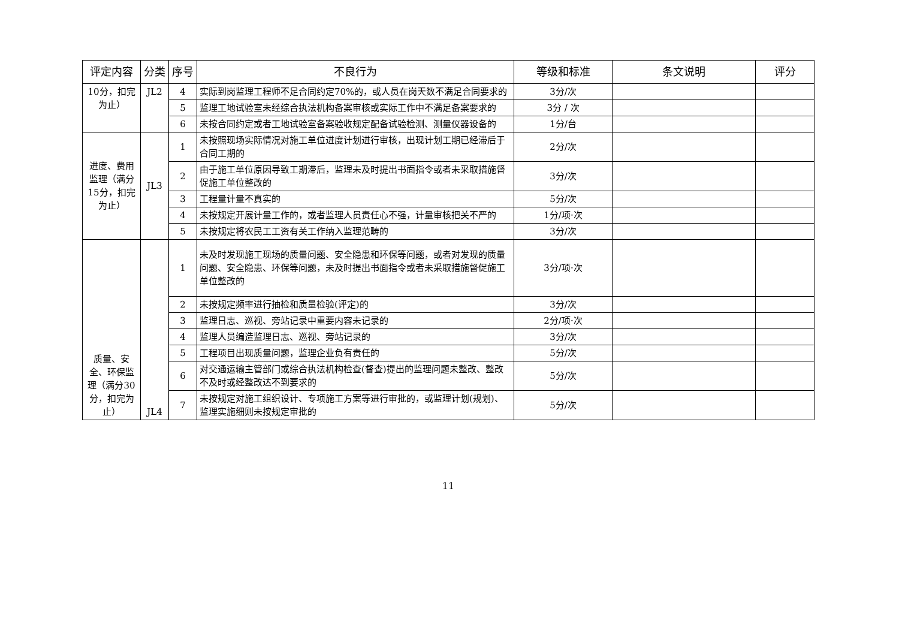| 评定内容 | 分类 | 序号 | 不良行为 | 等级和标准 | 条文说明 | 评分 |
| --- | --- | --- | --- | --- | --- | --- |
| 10分，扣完为止） | JL2 | 4 | 实际到岗监理工程师不足合同约定70%的，或人员在岗天数不满足合同要求的 | 3分/次 | | |
| | | 5 | 监理工地试验室未经综合执法机构备案审核或实际工作中不满足备案要求的 | 3分 / 次 | | |
| | | 6 | 未按合同约定或者工地试验室备案验收规定配备试验检测、测量仪器设备的 | 1分/台 | | |
| 进度、费用监理（满分15分，扣完为止） | JL3 | 1 | 未按照现场实际情况对施工单位进度计划进行审核，出现计划工期已经滞后于合同工期的 | 2分/次 | | |
| | | 2 | 由于施工单位原因导致工期滞后，监理未及时提出书面指令或者未采取措施督促施工单位整改的 | 3分/次 | | |
| | | 3 | 工程量计量不真实的 | 5分/次 | | |
| | | 4 | 未按规定开展计量工作的，或者监理人员责任心不强，计量审核把关不严的 | 1分/项·次 | | |
| | | 5 | 未按规定将农民工工资有关工作纳入监理范畴的 | 3分/次 | | |
| 质量、安全、环保监理（满分30分，扣完为止） | JL4 | 1 | 未及时发现施工现场的质量问题、安全隐患和环保等问题，或者对发现的质量问题、安全隐患、环保等问题，未及时提出书面指令或者未采取措施督促施工单位整改的 | 3分/项·次 | | |
| | | 2 | 未按规定频率进行抽检和质量检验(评定)的 | 3分/次 | | |
| | | 3 | 监理日志、巡视、旁站记录中重要内容未记录的 | 2分/项·次 | | |
| | | 4 | 监理人员编造监理日志、巡视、旁站记录的 | 3分/次 | | |
| | | 5 | 工程项目出现质量问题，监理企业负有责任的 | 5分/次 | | |
| | | 6 | 对交通运输主管部门或综合执法机构检查(督查)提出的监理问题未整改、整改不及时或经整改达不到要求的 | 5分/次 | | |
| | | 7 | 未按规定对施工组织设计、专项施工方案等进行审批的，或监理计划(规划)、监理实施细则未按规定审批的 | 5分/次 | | |
11